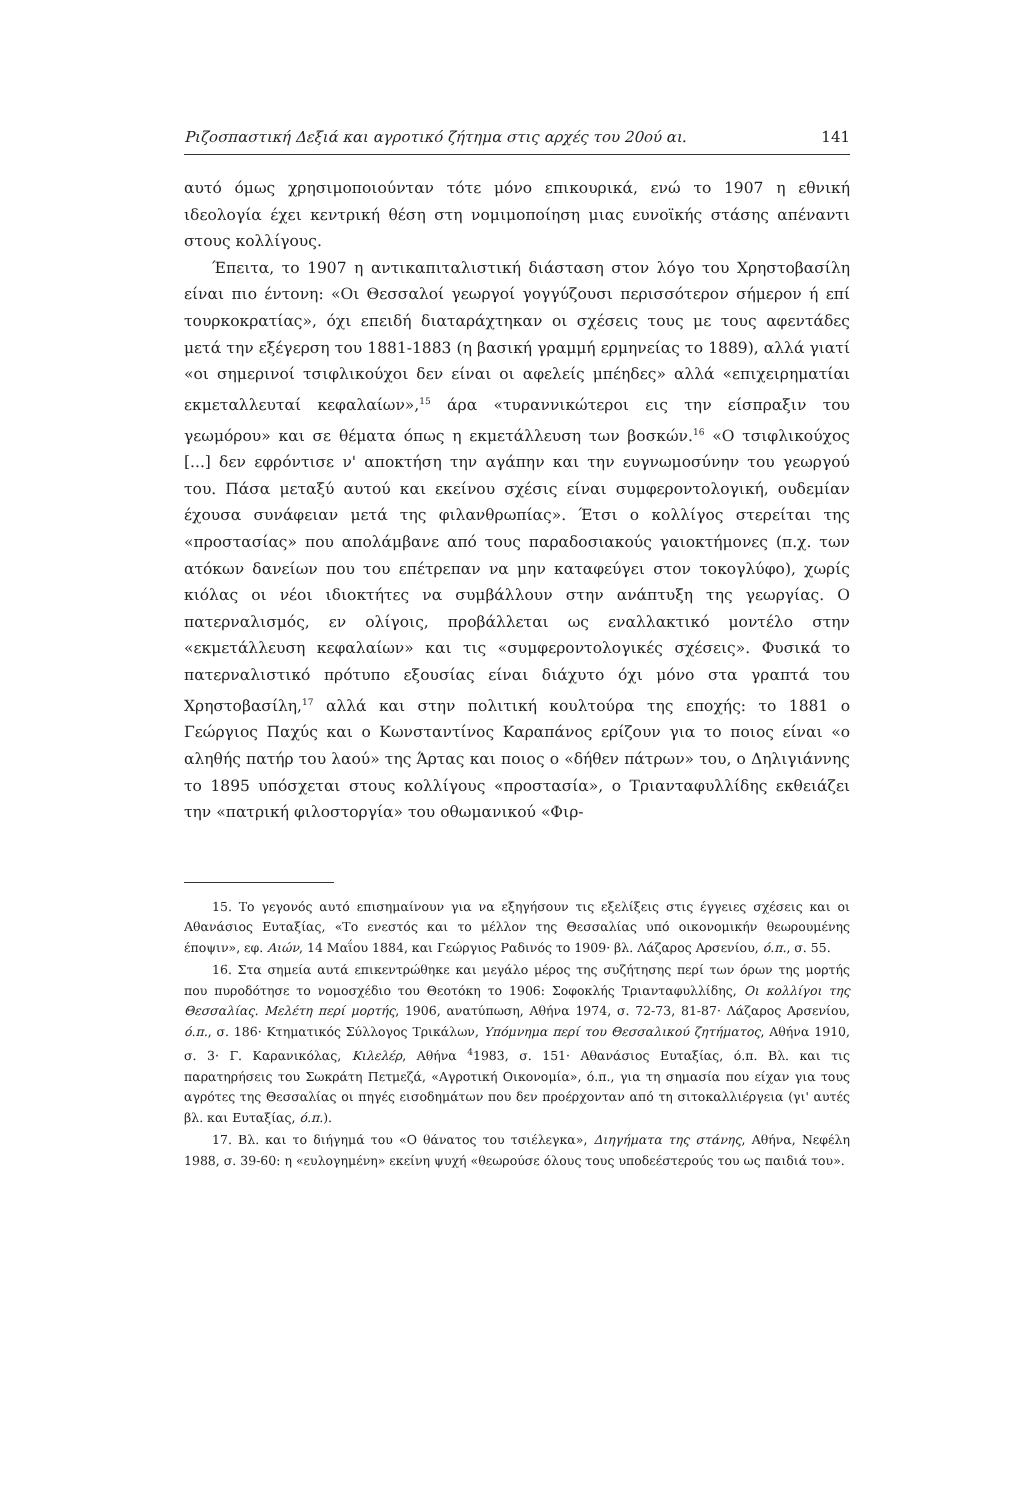Ριζοσπαστική Δεξιά και αγροτικό ζήτημα στις αρχές του 20ού αι. 141
αυτό όμως χρησιμοποιούνταν τότε μόνο επικουρικά, ενώ το 1907 η εθνική ιδεολογία έχει κεντρική θέση στη νομιμοποίηση μιας ευνοϊκής στάσης απέναντι στους κολλίγους.
Έπειτα, το 1907 η αντικαπιταλιστική διάσταση στον λόγο του Χρηστοβασίλη είναι πιο έντονη: «Οι Θεσσαλοί γεωργοί γογγύζουσι περισσότερον σήμερον ή επί τουρκοκρατίας», όχι επειδή διαταράχτηκαν οι σχέσεις τους με τους αφεντάδες μετά την εξέγερση του 1881-1883 (η βασική γραμμή ερμηνείας το 1889), αλλά γιατί «οι σημερινοί τσιφλικούχοι δεν είναι οι αφελείς μπέηδες» αλλά «επιχειρηματίαι εκμεταλλευταί κεφαλαίων»,<sup>15</sup> άρα «τυραννικώτεροι εις την είσπραξιν του γεωμόρου» και σε θέματα όπως η εκμετάλλευση των βοσκών.<sup>16</sup> «Ο τσιφλικούχος [...] δεν εφρόντισε ν' αποκτήση την αγάπην και την ευγνωμοσύνην του γεωργού του. Πάσα μεταξύ αυτού και εκείνου σχέσις είναι συμφεροντολογική, ουδεμίαν έχουσα συνάφειαν μετά της φιλανθρωπίας». Έτσι ο κολλίγος στερείται της «προστασίας» που απολάμβανε από τους παραδοσιακούς γαιοκτήμονες (π.χ. των ατόκων δανείων που του επέτρεπαν να μην καταφεύγει στον τοκογλύφο), χωρίς κιόλας οι νέοι ιδιοκτήτες να συμβάλλουν στην ανάπτυξη της γεωργίας. Ο πατερναλισμός, εν ολίγοις, προβάλλεται ως εναλλακτικό μοντέλο στην «εκμετάλλευση κεφαλαίων» και τις «συμφεροντολογικές σχέσεις». Φυσικά το πατερναλιστικό πρότυπο εξουσίας είναι διάχυτο όχι μόνο στα γραπτά του Χρηστοβασίλη,<sup>17</sup> αλλά και στην πολιτική κουλτούρα της εποχής: το 1881 ο Γεώργιος Παχύς και ο Κωνσταντίνος Καραπάνος ερίζουν για το ποιος είναι «ο αληθής πατήρ του λαού» της Άρτας και ποιος ο «δήθεν πάτρων» του, ο Δηλιγιάννης το 1895 υπόσχεται στους κολλίγους «προστασία», ο Τριανταφυλλίδης εκθειάζει την «πατρική φιλοστοργία» του οθωμανικού «Φιρ-
15. Το γεγονός αυτό επισημαίνουν για να εξηγήσουν τις εξελίξεις στις έγγειες σχέσεις και οι Αθανάσιος Ευταξίας, «Το ενεστός και το μέλλον της Θεσσαλίας υπό οικονομικήν θεωρουμένης έποψιν», εφ. Αιών, 14 Μαΐου 1884, και Γεώργιος Ραδινός το 1909· βλ. Λάζαρος Αρσενίου, ό.π., σ. 55.
16. Στα σημεία αυτά επικεντρώθηκε και μεγάλο μέρος της συζήτησης περί των όρων της μορτής που πυροδότησε το νομοσχέδιο του Θεοτόκη το 1906: Σοφοκλής Τριανταφυλλίδης, Οι κολλίγοι της Θεσσαλίας. Μελέτη περί μορτής, 1906, ανατύπωση, Αθήνα 1974, σ. 72-73, 81-87· Λάζαρος Αρσενίου, ό.π., σ. 186· Κτηματικός Σύλλογος Τρικάλων, Υπόμνημα περί του Θεσσαλικού ζητήματος, Αθήνα 1910, σ. 3· Γ. Καρανικόλας, Κιλελέρ, Αθήνα <sup>4</sup>1983, σ. 151· Αθανάσιος Ευταξίας, ό.π. Βλ. και τις παρατηρήσεις του Σωκράτη Πετμεζά, «Αγροτική Οικονομία», ό.π., για τη σημασία που είχαν για τους αγρότες της Θεσσαλίας οι πηγές εισοδημάτων που δεν προέρχονταν από τη σιτοκαλλιέργεια (γι' αυτές βλ. και Ευταξίας, ό.π.).
17. Βλ. και το διήγημά του «Ο θάνατος του τσιέλεγκα», Διηγήματα της στάνης, Αθήνα, Νεφέλη 1988, σ. 39-60: η «ευλογημένη» εκείνη ψυχή «θεωρούσε όλους τους υποδεέστερούς του ως παιδιά του».